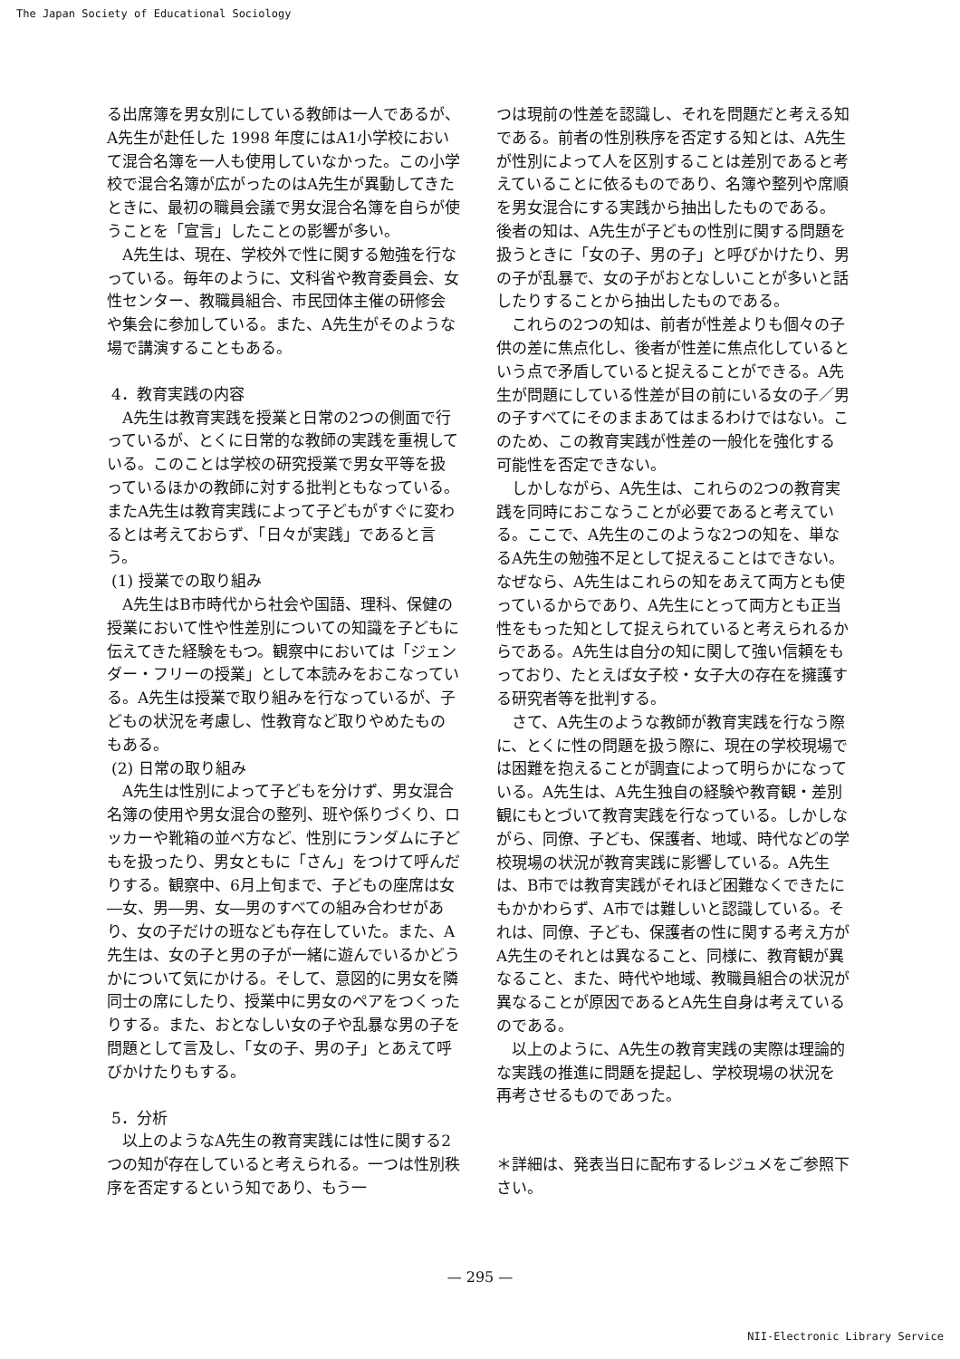The Japan Society of Educational Sociology
る出席簿を男女別にしている教師は一人であるが、A先生が赴任した 1998 年度にはA1小学校において混合名簿を一人も使用していなかった。この小学校で混合名簿が広がったのはA先生が異動してきたときに、最初の職員会議で男女混合名簿を自らが使うことを「宣言」したことの影響が多い。
A先生は、現在、学校外で性に関する勉強を行なっている。毎年のように、文科省や教育委員会、女性センター、教職員組合、市民団体主催の研修会や集会に参加している。また、A先生がそのような場で講演することもある。
4．教育実践の内容
A先生は教育実践を授業と日常の2つの側面で行っているが、とくに日常的な教師の実践を重視している。このことは学校の研究授業で男女平等を扱っているほかの教師に対する批判ともなっている。またA先生は教育実践によって子どもがすぐに変わるとは考えておらず、「日々が実践」であると言う。
(1) 授業での取り組み
A先生はB市時代から社会や国語、理科、保健の授業において性や性差別についての知識を子どもに伝えてきた経験をもつ。観察中においては「ジェンダー・フリーの授業」として本読みをおこなっている。A先生は授業で取り組みを行なっているが、子どもの状況を考慮し、性教育など取りやめたものもある。
(2) 日常の取り組み
A先生は性別によって子どもを分けず、男女混合名簿の使用や男女混合の整列、班や係りづくり、ロッカーや靴箱の並べ方など、性別にランダムに子どもを扱ったり、男女ともに「さん」をつけて呼んだりする。観察中、6月上旬まで、子どもの座席は女―女、男―男、女―男のすべての組み合わせがあり、女の子だけの班なども存在していた。また、A先生は、女の子と男の子が一緒に遊んでいるかどうかについて気にかける。そして、意図的に男女を隣同士の席にしたり、授業中に男女のペアをつくったりする。また、おとなしい女の子や乱暴な男の子を問題として言及し、「女の子、男の子」とあえて呼びかけたりもする。
5．分析
以上のようなA先生の教育実践には性に関する2つの知が存在していると考えられる。一つは性別秩序を否定するという知であり、もう一
つは現前の性差を認識し、それを問題だと考える知である。前者の性別秩序を否定する知とは、A先生が性別によって人を区別することは差別であると考えていることに依るものであり、名簿や整列や席順を男女混合にする実践から抽出したものである。後者の知は、A先生が子どもの性別に関する問題を扱うときに「女の子、男の子」と呼びかけたり、男の子が乱暴で、女の子がおとなしいことが多いと話したりすることから抽出したものである。
これらの2つの知は、前者が性差よりも個々の子供の差に焦点化し、後者が性差に焦点化しているという点で矛盾していると捉えることができる。A先生が問題にしている性差が目の前にいる女の子／男の子すべてにそのままあてはまるわけではない。このため、この教育実践が性差の一般化を強化する可能性を否定できない。
しかしながら、A先生は、これらの2つの教育実践を同時におこなうことが必要であると考えている。ここで、A先生のこのような2つの知を、単なるA先生の勉強不足として捉えることはできない。なぜなら、A先生はこれらの知をあえて両方とも使っているからであり、A先生にとって両方とも正当性をもった知として捉えられていると考えられるからである。A先生は自分の知に関して強い信頼をもっており、たとえば女子校・女子大の存在を擁護する研究者等を批判する。
さて、A先生のような教師が教育実践を行なう際に、とくに性の問題を扱う際に、現在の学校現場では困難を抱えることが調査によって明らかになっている。A先生は、A先生独自の経験や教育観・差別観にもとづいて教育実践を行なっている。しかしながら、同僚、子ども、保護者、地域、時代などの学校現場の状況が教育実践に影響している。A先生は、B市では教育実践がそれほど困難なくできたにもかかわらず、A市では難しいと認識している。それは、同僚、子ども、保護者の性に関する考え方がA先生のそれとは異なること、同様に、教育観が異なること、また、時代や地域、教職員組合の状況が異なることが原因であるとA先生自身は考えているのである。
以上のように、A先生の教育実践の実際は理論的な実践の推進に問題を提起し、学校現場の状況を再考させるものであった。
＊詳細は、発表当日に配布するレジュメをご参照下さい。
— 295 —
NII-Electronic Library Service